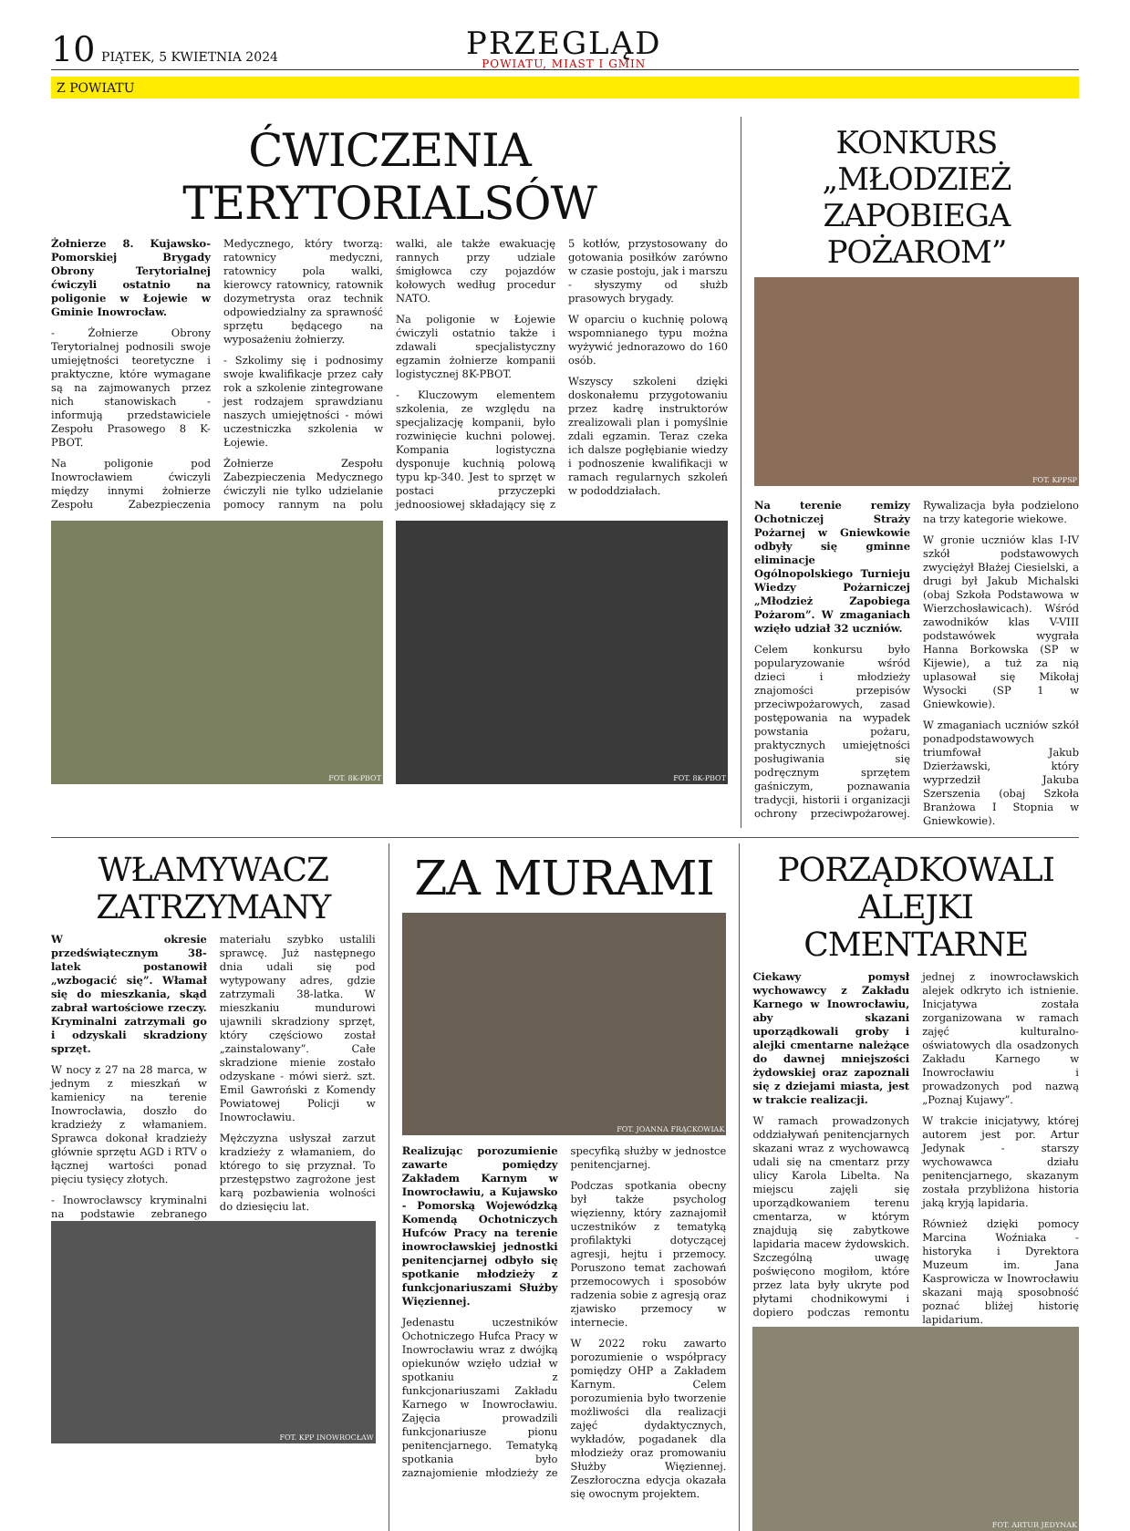10
PIĄTEK, 5 KWIETNIA 2024
PRZEGLĄD
POWIATU, MIAST I GMIN
Z POWIATU
ĆWICZENIA TERYTORIALSÓW
Żołnierze 8. Kujawsko-Pomorskiej Brygady Obrony Terytorialnej ćwiczyli ostatnio na poligonie w Łojewie w Gminie Inowrocław.
- Żołnierze Obrony Terytorialnej podnosili swoje umiejętności teoretyczne i praktyczne, które wymagane są na zajmowanych przez nich stanowiskach - informują przedstawiciele Zespołu Prasowego 8 K-PBOT.
Na poligonie pod Inowrocławiem ćwiczyli między innymi żołnierze Zespołu Zabezpieczenia Medycznego, który tworzą: ratownicy medyczni, ratownicy pola walki, kierowcy ratownicy, ratownik dozymetrysta oraz technik odpowiedzialny za sprawność sprzętu będącego na wyposażeniu żołnierzy.
- Szkolimy się i podnosimy swoje kwalifikacje przez cały rok a szkolenie zintegrowane jest rodzajem sprawdzianu naszych umiejętności - mówi uczestniczka szkolenia w Łojewie.
Żołnierze Zespołu Zabezpieczenia Medycznego ćwiczyli nie tylko udzielanie pomocy rannym na polu walki, ale także ewakuację rannych przy udziale śmigłowca czy pojazdów kołowych według procedur NATO.
Na poligonie w Łojewie ćwiczyli ostatnio także i zdawali specjalistyczny egzamin żołnierze kompanii logistycznej 8K-PBOT.
- Kluczowym elementem szkolenia, ze względu na specjalizację kompanii, było rozwinięcie kuchni polowej. Kompania logistyczna dysponuje kuchnią polową typu kp-340. Jest to sprzęt w postaci przyczepki jednoosiowej składający się z 5 kotłów, przystosowany do gotowania posiłków zarówno w czasie postoju, jak i marszu - słyszymy od służb prasowych brygady.
W oparciu o kuchnię polową wspomnianego typu można wyżywić jednorazowo do 160 osób.
Wszyscy szkoleni dzięki doskonałemu przygotowaniu przez kadrę instruktorów zrealizowali plan i pomyślnie zdali egzamin. Teraz czeka ich dalsze pogłębianie wiedzy i podnoszenie kwalifikacji w ramach regularnych szkoleń w pododdziałach.
FOT. 8K-PBOT FOT. 8K-PBOT
KONKURS „MŁODZIEŻ ZAPOBIEGA POŻAROM”
FOT. KPPSP
Na terenie remizy Ochotniczej Straży Pożarnej w Gniewkowie odbyły się gminne eliminacje Ogólnopolskiego Turnieju Wiedzy Pożarniczej „Młodzież Zapobiega Pożarom”. W zmaganiach wzięło udział 32 uczniów.
Celem konkursu było popularyzowanie wśród dzieci i młodzieży znajomości przepisów przeciwpożarowych, zasad postępowania na wypadek powstania pożaru, praktycznych umiejętności posługiwania się podręcznym sprzętem gaśniczym, poznawania tradycji, historii i organizacji ochrony przeciwpożarowej. Rywalizacja była podzielono na trzy kategorie wiekowe.
W gronie uczniów klas I-IV szkół podstawowych zwyciężył Błażej Ciesielski, a drugi był Jakub Michalski (obaj Szkoła Podstawowa w Wierzchosławicach). Wśród zawodników klas V-VIII podstawówek wygrała Hanna Borkowska (SP w Kijewie), a tuż za nią uplasował się Mikołaj Wysocki (SP 1 w Gniewkowie).
W zmaganiach uczniów szkół ponadpodstawowych triumfował Jakub Dzierżawski, który wyprzedził Jakuba Szerszenia (obaj Szkoła Branżowa I Stopnia w Gniewkowie).
WŁAMYWACZ ZATRZYMANY
W okresie przedświątecznym 38-latek postanowił „wzbogacić się”. Włamał się do mieszkania, skąd zabrał wartościowe rzeczy. Kryminalni zatrzymali go i odzyskali skradziony sprzęt.
W nocy z 27 na 28 marca, w jednym z mieszkań w kamienicy na terenie Inowrocławia, doszło do kradzieży z włamaniem. Sprawca dokonał kradzieży głównie sprzętu AGD i RTV o łącznej wartości ponad pięciu tysięcy złotych.
- Inowrocławscy kryminalni na podstawie zebranego materiału szybko ustalili sprawcę. Już następnego dnia udali się pod wytypowany adres, gdzie zatrzymali 38-latka. W mieszkaniu mundurowi ujawnili skradziony sprzęt, który częściowo został „zainstalowany”. Całe skradzione mienie zostało odzyskane - mówi sierż. szt. Emil Gawroński z Komendy Powiatowej Policji w Inowrocławiu.
Mężczyzna usłyszał zarzut kradzieży z włamaniem, do którego to się przyznał. To przestępstwo zagrożone jest karą pozbawienia wolności do dziesięciu lat.
FOT. KPP INOWROCŁAW
ZA MURAMI
FOT. JOANNA FRĄCKOWIAK
Realizując porozumienie zawarte pomiędzy Zakładem Karnym w Inowrocławiu, a Kujawsko - Pomorską Wojewódzką Komendą Ochotniczych Hufców Pracy na terenie inowrocławskiej jednostki penitencjarnej odbyło się spotkanie młodzieży z funkcjonariuszami Służby Więziennej.
Jedenastu uczestników Ochotniczego Hufca Pracy w Inowrocławiu wraz z dwójką opiekunów wzięło udział w spotkaniu z funkcjonariuszami Zakładu Karnego w Inowrocławiu. Zajęcia prowadzili funkcjonariusze pionu penitencjarnego. Tematyką spotkania było zaznajomienie młodzieży ze specyfiką służby w jednostce penitencjarnej.
Podczas spotkania obecny był także psycholog więzienny, który zaznajomił uczestników z tematyką profilaktyki dotyczącej agresji, hejtu i przemocy. Poruszono temat zachowań przemocowych i sposobów radzenia sobie z agresją oraz zjawisko przemocy w internecie.
W 2022 roku zawarto porozumienie o współpracy pomiędzy OHP a Zakładem Karnym. Celem porozumienia było tworzenie możliwości dla realizacji zajęć dydaktycznych, wykładów, pogadanek dla młodzieży oraz promowaniu Służby Więziennej. Zeszłoroczna edycja okazała się owocnym projektem.
PORZĄDKOWALI ALEJKI CMENTARNE
Ciekawy pomysł wychowawcy z Zakładu Karnego w Inowrocławiu, aby skazani uporządkowali groby i alejki cmentarne należące do dawnej mniejszości żydowskiej oraz zapoznali się z dziejami miasta, jest w trakcie realizacji.
W ramach prowadzonych oddziaływań penitencjarnych skazani wraz z wychowawcą udali się na cmentarz przy ulicy Karola Libelta. Na miejscu zajęli się uporządkowaniem terenu cmentarza, w którym znajdują się zabytkowe lapidaria macew żydowskich. Szczególną uwagę poświęcono mogiłom, które przez lata były ukryte pod płytami chodnikowymi i dopiero podczas remontu jednej z inowrocławskich alejek odkryto ich istnienie. Inicjatywa została zorganizowana w ramach zajęć kulturalno-oświatowych dla osadzonych Zakładu Karnego w Inowrocławiu i prowadzonych pod nazwą „Poznaj Kujawy”.
W trakcie inicjatywy, której autorem jest por. Artur Jedynak - starszy wychowawca działu penitencjarnego, skazanym została przybliżona historia jaką kryją lapidaria.
Również dzięki pomocy Marcina Woźniaka - historyka i Dyrektora Muzeum im. Jana Kasprowicza w Inowrocławiu skazani mają sposobność poznać bliżej historię lapidarium.
FOT. ARTUR JEDYNAK